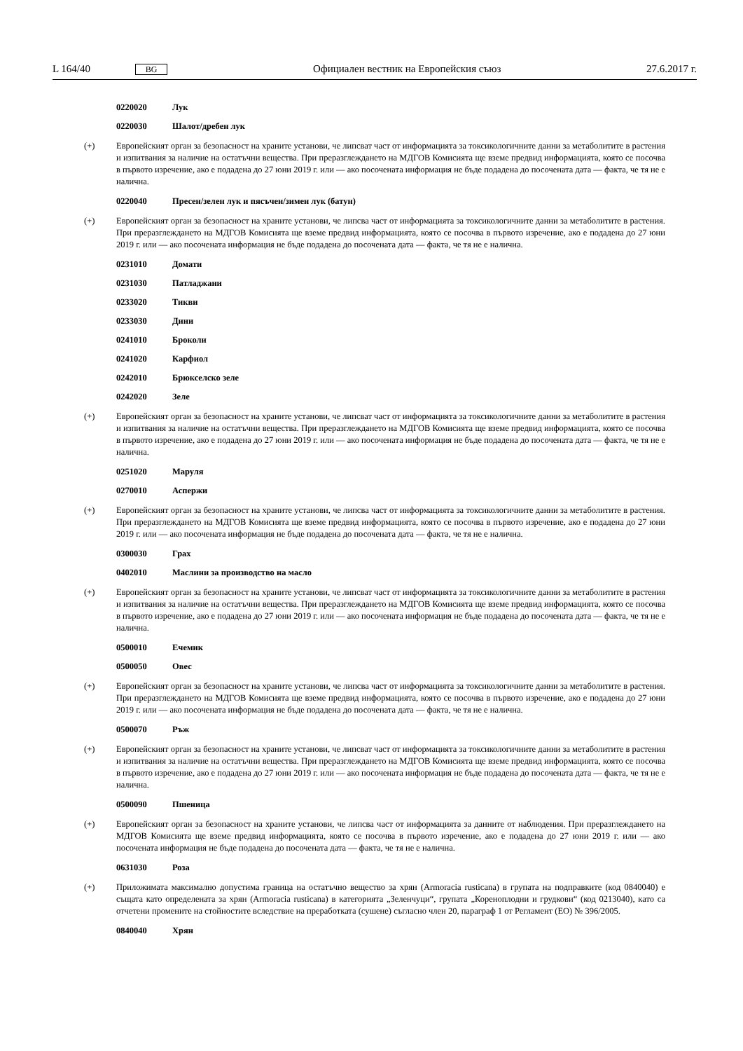L 164/40 BG Официален вестник на Европейския съюз 27.6.2017 г.
0220020 Лук
0220030 Шалот/дребен лук
(+) Европейският орган за безопасност на храните установи, че липсват част от информацията за токсикологичните данни за метаболитите в растения и изпитвания за наличие на остатъчни вещества. При преразглеждането на МДГОВ Комисията ще вземе предвид информацията, която се посочва в първото изречение, ако е подадена до 27 юни 2019 г. или — ако посочената информация не бъде подадена до посочената дата — факта, че тя не е налична.
0220040 Пресен/зелен лук и пясъчен/зимен лук (батун)
(+) Европейският орган за безопасност на храните установи, че липсва част от информацията за токсикологичните данни за метаболитите в растения. При преразглеждането на МДГОВ Комисията ще вземе предвид информацията, която се посочва в първото изречение, ако е подадена до 27 юни 2019 г. или — ако посочената информация не бъде подадена до посочената дата — факта, че тя не е налична.
0231010 Домати
0231030 Патладжани
0233020 Тикви
0233030 Дини
0241010 Броколи
0241020 Карфиол
0242010 Брюкселско зеле
0242020 Зеле
(+) Европейският орган за безопасност на храните установи, че липсват част от информацията за токсикологичните данни за метаболитите в растения и изпитвания за наличие на остатъчни вещества. При преразглеждането на МДГОВ Комисията ще вземе предвид информацията, която се посочва в първото изречение, ако е подадена до 27 юни 2019 г. или — ако посочената информация не бъде подадена до посочената дата — факта, че тя не е налична.
0251020 Маруля
0270010 Аспержи
(+) Европейският орган за безопасност на храните установи, че липсва част от информацията за токсикологичните данни за метаболитите в растения. При преразглеждането на МДГОВ Комисията ще вземе предвид информацията, която се посочва в първото изречение, ако е подадена до 27 юни 2019 г. или — ако посочената информация не бъде подадена до посочената дата — факта, че тя не е налична.
0300030 Грах
0402010 Маслини за производство на масло
(+) Европейският орган за безопасност на храните установи, че липсват част от информацията за токсикологичните данни за метаболитите в растения и изпитвания за наличие на остатъчни вещества. При преразглеждането на МДГОВ Комисията ще вземе предвид информацията, която се посочва в първото изречение, ако е подадена до 27 юни 2019 г. или — ако посочената информация не бъде подадена до посочената дата — факта, че тя не е налична.
0500010 Ечемик
0500050 Овес
(+) Европейският орган за безопасност на храните установи, че липсва част от информацията за токсикологичните данни за метаболитите в растения. При преразглеждането на МДГОВ Комисията ще вземе предвид информацията, която се посочва в първото изречение, ако е подадена до 27 юни 2019 г. или — ако посочената информация не бъде подадена до посочената дата — факта, че тя не е налична.
0500070 Ръж
(+) Европейският орган за безопасност на храните установи, че липсват част от информацията за токсикологичните данни за метаболитите в растения и изпитвания за наличие на остатъчни вещества. При преразглеждането на МДГОВ Комисията ще вземе предвид информацията, която се посочва в първото изречение, ако е подадена до 27 юни 2019 г. или — ако посочената информация не бъде подадена до посочената дата — факта, че тя не е налична.
0500090 Пшеница
(+) Европейският орган за безопасност на храните установи, че липсва част от информацията за данните от наблюдения. При преразглеждането на МДГОВ Комисията ще вземе предвид информацията, която се посочва в първото изречение, ако е подадена до 27 юни 2019 г. или — ако посочената информация не бъде подадена до посочената дата — факта, че тя не е налична.
0631030 Роза
(+) Приложимата максимално допустима граница на остатъчно вещество за хрян (Armoracia rusticana) в групата на подправките (код 0840040) е същата като определената за хрян (Armoracia rusticana) в категорията „Зеленчуци“, групата „Кореноплодни и грудкови“ (код 0213040), като са отчетени промените на стойностите вследствие на преработката (сушене) съгласно член 20, параграф 1 от Регламент (ЕО) № 396/2005.
0840040 Хрян